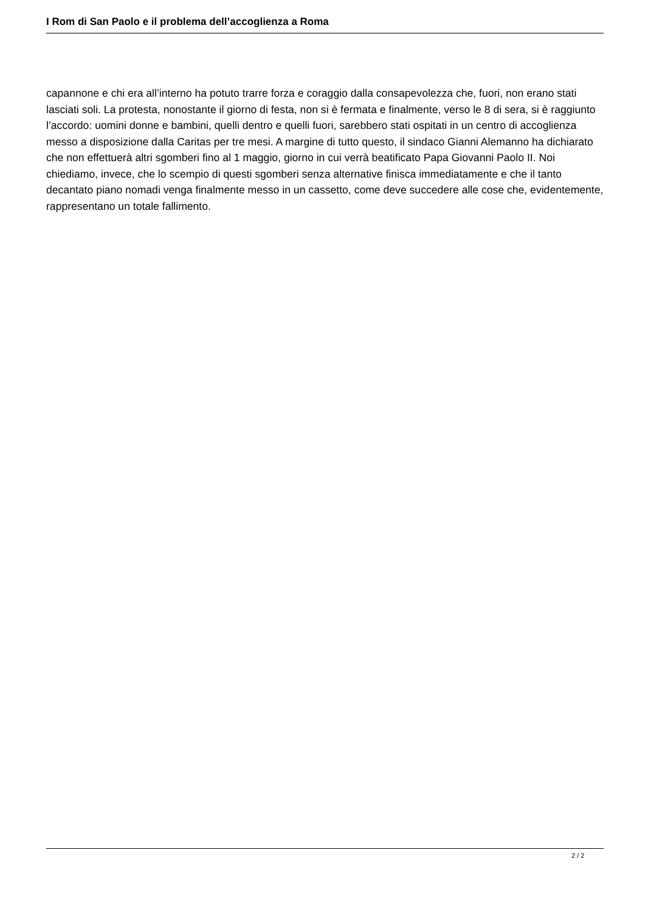I Rom di San Paolo e il problema dell’accoglienza a Roma
capannone e chi era all’interno ha potuto trarre forza e coraggio dalla consapevolezza che, fuori, non erano stati lasciati soli. La protesta, nonostante il giorno di festa, non si è fermata e finalmente, verso le 8 di sera, si è raggiunto l’accordo: uomini donne e bambini, quelli dentro e quelli fuori, sarebbero stati ospitati in un centro di accoglienza messo a disposizione dalla Caritas per tre mesi. A margine di tutto questo, il sindaco Gianni Alemanno ha dichiarato che non effettuerà altri sgomberi fino al 1 maggio, giorno in cui verrà beatificato Papa Giovanni Paolo II. Noi chiediamo, invece, che lo scempio di questi sgomberi senza alternative finisca immediatamente e che il tanto decantato piano nomadi venga finalmente messo in un cassetto, come deve succedere alle cose che, evidentemente, rappresentano un totale fallimento.
2 / 2